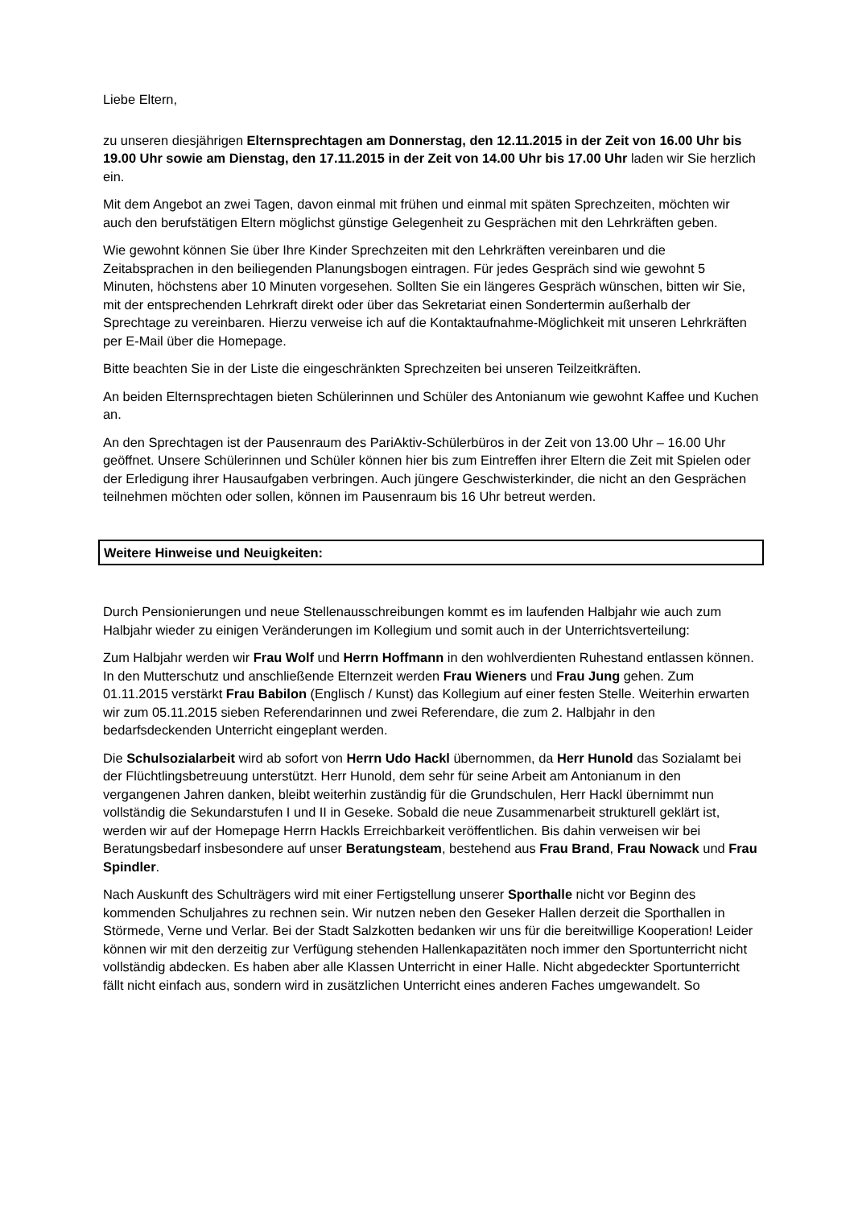Liebe Eltern,
zu unseren diesjährigen Elternsprechtagen am Donnerstag, den 12.11.2015 in der Zeit von 16.00 Uhr bis 19.00 Uhr sowie am Dienstag, den 17.11.2015 in der Zeit von 14.00 Uhr bis 17.00 Uhr laden wir Sie herzlich ein.
Mit dem Angebot an zwei Tagen, davon einmal mit frühen und einmal mit späten Sprechzeiten, möchten wir auch den berufstätigen Eltern möglichst günstige Gelegenheit zu Gesprächen mit den Lehrkräften geben.
Wie gewohnt können Sie über Ihre Kinder Sprechzeiten mit den Lehrkräften vereinbaren und die Zeitabsprachen in den beiliegenden Planungsbogen eintragen. Für jedes Gespräch sind wie gewohnt 5 Minuten, höchstens aber 10 Minuten vorgesehen. Sollten Sie ein längeres Gespräch wünschen, bitten wir Sie, mit der entsprechenden Lehrkraft direkt oder über das Sekretariat einen Sondertermin außerhalb der Sprechtage zu vereinbaren. Hierzu verweise ich auf die Kontaktaufnahme-Möglichkeit mit unseren Lehrkräften per E-Mail über die Homepage.
Bitte beachten Sie in der Liste die eingeschränkten Sprechzeiten bei unseren Teilzeitkräften.
An beiden Elternsprechtagen bieten Schülerinnen und Schüler des Antonianum wie gewohnt Kaffee und Kuchen an.
An den Sprechtagen ist der Pausenraum des PariAktiv-Schülerbüros in der Zeit von 13.00 Uhr – 16.00 Uhr geöffnet. Unsere Schülerinnen und Schüler können hier bis zum Eintreffen ihrer Eltern die Zeit mit Spielen oder der Erledigung ihrer Hausaufgaben verbringen. Auch jüngere Geschwisterkinder, die nicht an den Gesprächen teilnehmen möchten oder sollen, können im Pausenraum bis 16 Uhr betreut werden.
Weitere Hinweise und Neuigkeiten:
Durch Pensionierungen und neue Stellenausschreibungen kommt es im laufenden Halbjahr wie auch zum Halbjahr wieder zu einigen Veränderungen im Kollegium und somit auch in der Unterrichtsverteilung:
Zum Halbjahr werden wir Frau Wolf und Herrn Hoffmann in den wohlverdienten Ruhestand entlassen können. In den Mutterschutz und anschließende Elternzeit werden Frau Wieners und Frau Jung gehen. Zum 01.11.2015 verstärkt Frau Babilon (Englisch / Kunst) das Kollegium auf einer festen Stelle. Weiterhin erwarten wir zum 05.11.2015 sieben Referendarinnen und zwei Referendare, die zum 2. Halbjahr in den bedarfsdeckenden Unterricht eingeplant werden.
Die Schulsozialarbeit wird ab sofort von Herrn Udo Hackl übernommen, da Herr Hunold das Sozialamt bei der Flüchtlingsbetreuung unterstützt. Herr Hunold, dem sehr für seine Arbeit am Antonianum in den vergangenen Jahren danken, bleibt weiterhin zuständig für die Grundschulen, Herr Hackl übernimmt nun vollständig die Sekundarstufen I und II in Geseke. Sobald die neue Zusammenarbeit strukturell geklärt ist, werden wir auf der Homepage Herrn Hackls Erreichbarkeit veröffentlichen. Bis dahin verweisen wir bei Beratungsbedarf insbesondere auf unser Beratungsteam, bestehend aus Frau Brand, Frau Nowack und Frau Spindler.
Nach Auskunft des Schulträgers wird mit einer Fertigstellung unserer Sporthalle nicht vor Beginn des kommenden Schuljahres zu rechnen sein. Wir nutzen neben den Geseker Hallen derzeit die Sporthallen in Störmede, Verne und Verlar. Bei der Stadt Salzkotten bedanken wir uns für die bereitwillige Kooperation! Leider können wir mit den derzeitig zur Verfügung stehenden Hallenkapazitäten noch immer den Sportunterricht nicht vollständig abdecken. Es haben aber alle Klassen Unterricht in einer Halle. Nicht abgedeckter Sportunterricht fällt nicht einfach aus, sondern wird in zusätzlichen Unterricht eines anderen Faches umgewandelt. So